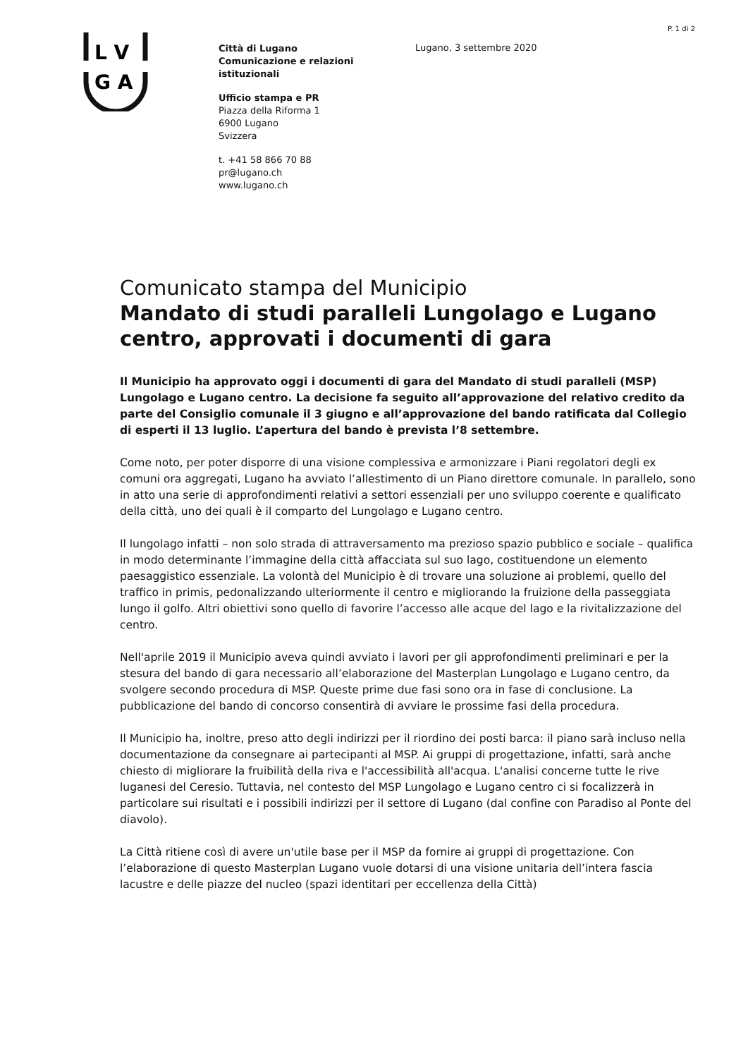P. 1 di 2
L V
G A
Città di Lugano
Comunicazione e relazioni
istituzionali
Ufficio stampa e PR
Piazza della Riforma 1
6900 Lugano
Svizzera
t. +41 58 866 70 88
pr@lugano.ch
www.lugano.ch
Lugano, 3 settembre 2020
Comunicato stampa del Municipio
Mandato di studi paralleli Lungolago e Lugano centro, approvati i documenti di gara
Il Municipio ha approvato oggi i documenti di gara del Mandato di studi paralleli (MSP) Lungolago e Lugano centro. La decisione fa seguito all’approvazione del relativo credito da parte del Consiglio comunale il 3 giugno e all’approvazione del bando ratificata dal Collegio di esperti il 13 luglio. L’apertura del bando è prevista l’8 settembre.
Come noto, per poter disporre di una visione complessiva e armonizzare i Piani regolatori degli ex comuni ora aggregati, Lugano ha avviato l’allestimento di un Piano direttore comunale. In parallelo, sono in atto una serie di approfondimenti relativi a settori essenziali per uno sviluppo coerente e qualificato della città, uno dei quali è il comparto del Lungolago e Lugano centro.
Il lungolago infatti – non solo strada di attraversamento ma prezioso spazio pubblico e sociale – qualifica in modo determinante l’immagine della città affacciata sul suo lago, costituendone un elemento paesaggistico essenziale. La volontà del Municipio è di trovare una soluzione ai problemi, quello del traffico in primis, pedonalizzando ulteriormente il centro e migliorando la fruizione della passeggiata lungo il golfo. Altri obiettivi sono quello di favorire l’accesso alle acque del lago e la rivitalizzazione del centro.
Nell'aprile 2019 il Municipio aveva quindi avviato i lavori per gli approfondimenti preliminari e per la stesura del bando di gara necessario all’elaborazione del Masterplan Lungolago e Lugano centro, da svolgere secondo procedura di MSP. Queste prime due fasi sono ora in fase di conclusione. La pubblicazione del bando di concorso consentirà di avviare le prossime fasi della procedura.
Il Municipio ha, inoltre, preso atto degli indirizzi per il riordino dei posti barca: il piano sarà incluso nella documentazione da consegnare ai partecipanti al MSP. Ai gruppi di progettazione, infatti, sarà anche chiesto di migliorare la fruibilità della riva e l'accessibilità all'acqua. L'analisi concerne tutte le rive luganesi del Ceresio. Tuttavia, nel contesto del MSP Lungolago e Lugano centro ci si focalizzerà in particolare sui risultati e i possibili indirizzi per il settore di Lugano (dal confine con Paradiso al Ponte del diavolo).
La Città ritiene così di avere un'utile base per il MSP da fornire ai gruppi di progettazione. Con l’elaborazione di questo Masterplan Lugano vuole dotarsi di una visione unitaria dell’intera fascia lacustre e delle piazze del nucleo (spazi identitari per eccellenza della Città)